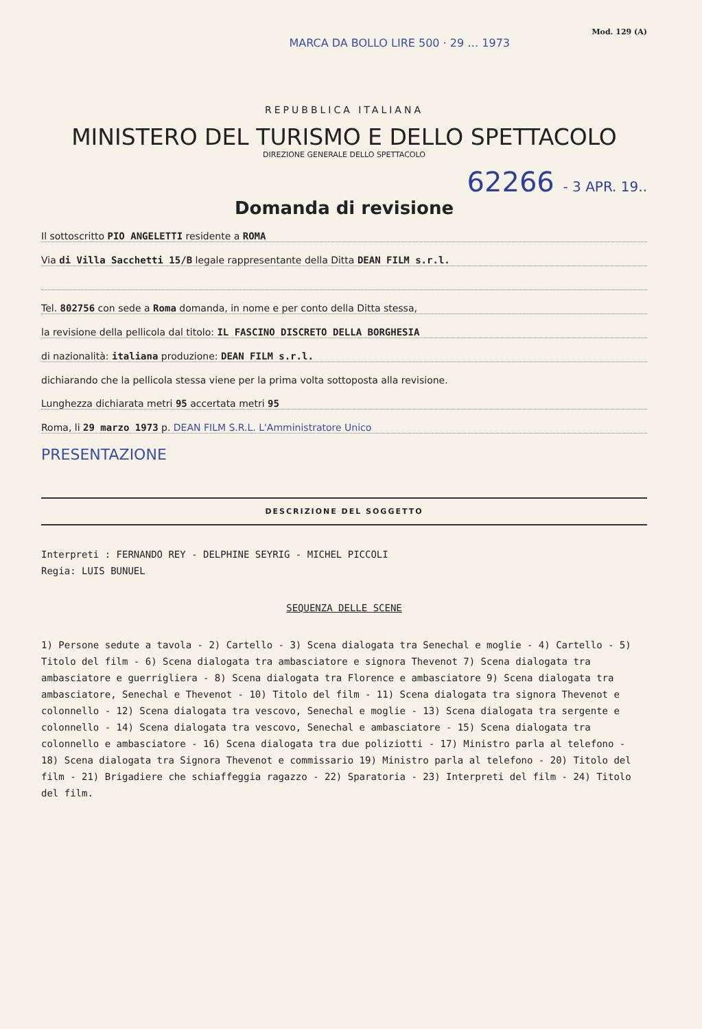Mod. 129 (A)
MARCA DA BOLLO LIRE 500 · 29 … 1973
REPUBBLICA ITALIANA
MINISTERO DEL TURISMO E DELLO SPETTACOLO
DIREZIONE GENERALE DELLO SPETTACOLO
62266 - 3 APR. 19..
Domanda di revisione
Il sottoscritto PIO ANGELETTI residente a ROMA
Via di Villa Sacchetti 15/B legale rappresentante della Ditta DEAN FILM s.r.l.
Tel. 802756 con sede a Roma domanda, in nome e per conto della Ditta stessa,
la revisione della pellicola dal titolo: IL FASCINO DISCRETO DELLA BORGHESIA
di nazionalità: italiana produzione: DEAN FILM s.r.l.
dichiarando che la pellicola stessa viene per la prima volta sottoposta alla revisione.
Lunghezza dichiarata metri 95 accertata metri 95
Roma, li 29 marzo 1973 p. DEAN FILM S.R.L. L'Amministratore Unico
PRESENTAZIONE
DESCRIZIONE DEL SOGGETTO
Interpreti : FERNANDO REY - DELPHINE SEYRIG - MICHEL PICCOLI
Regia: LUIS BUNUEL
SEQUENZA DELLE SCENE
1) Persone sedute a tavola - 2) Cartello - 3) Scena dialogata tra Senechal e moglie - 4) Cartello - 5) Titolo del film - 6) Scena dialogata tra ambasciatore e signora Thevenot 7) Scena dialogata tra ambasciatore e guerrigliera - 8) Scena dialogata tra Florence e ambasciatore 9) Scena dialogata tra ambasciatore, Senechal e Thevenot - 10) Titolo del film - 11) Scena dialogata tra signora Thevenot e colonnello - 12) Scena dialogata tra vescovo, Senechal e moglie - 13) Scena dialogata tra sergente e colonnello - 14) Scena dialogata tra vescovo, Senechal e ambasciatore - 15) Scena dialogata tra colonnello e ambasciatore - 16) Scena dialogata tra due poliziotti - 17) Ministro parla al telefono - 18) Scena dialogata tra Signora Thevenot e commissario 19) Ministro parla al telefono - 20) Titolo del film - 21) Brigadiere che schiaffeggia ragazzo - 22) Sparatoria - 23) Interpreti del film - 24) Titolo del film.